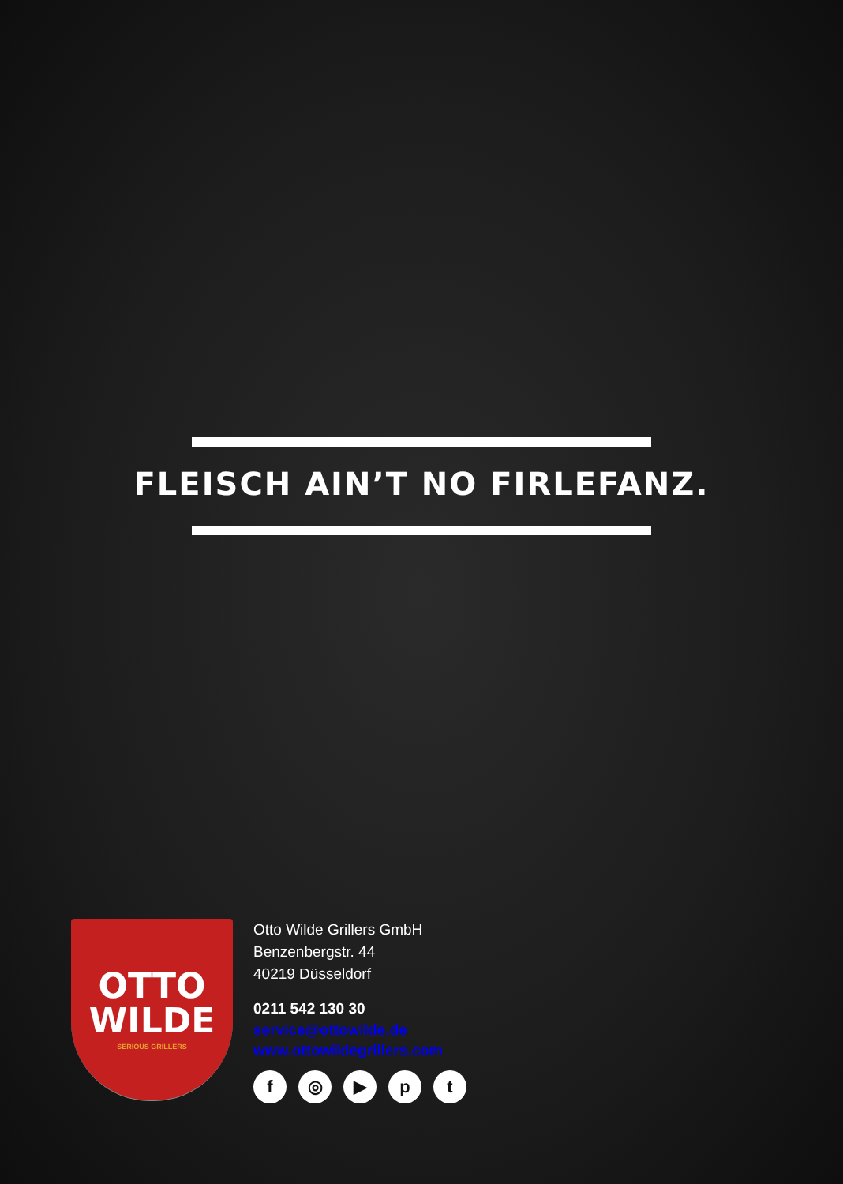FLEISCH AIN’T NO FIRLEFANZ.
OTTO
WILDE
SERIOUS GRILLERS
Otto Wilde Grillers GmbH
Benzenbergstr. 44
40219 Düsseldorf
0211 542 130 30
service@ottowilde.de
www.ottowildegrillers.com
f ◎ ▶ pt